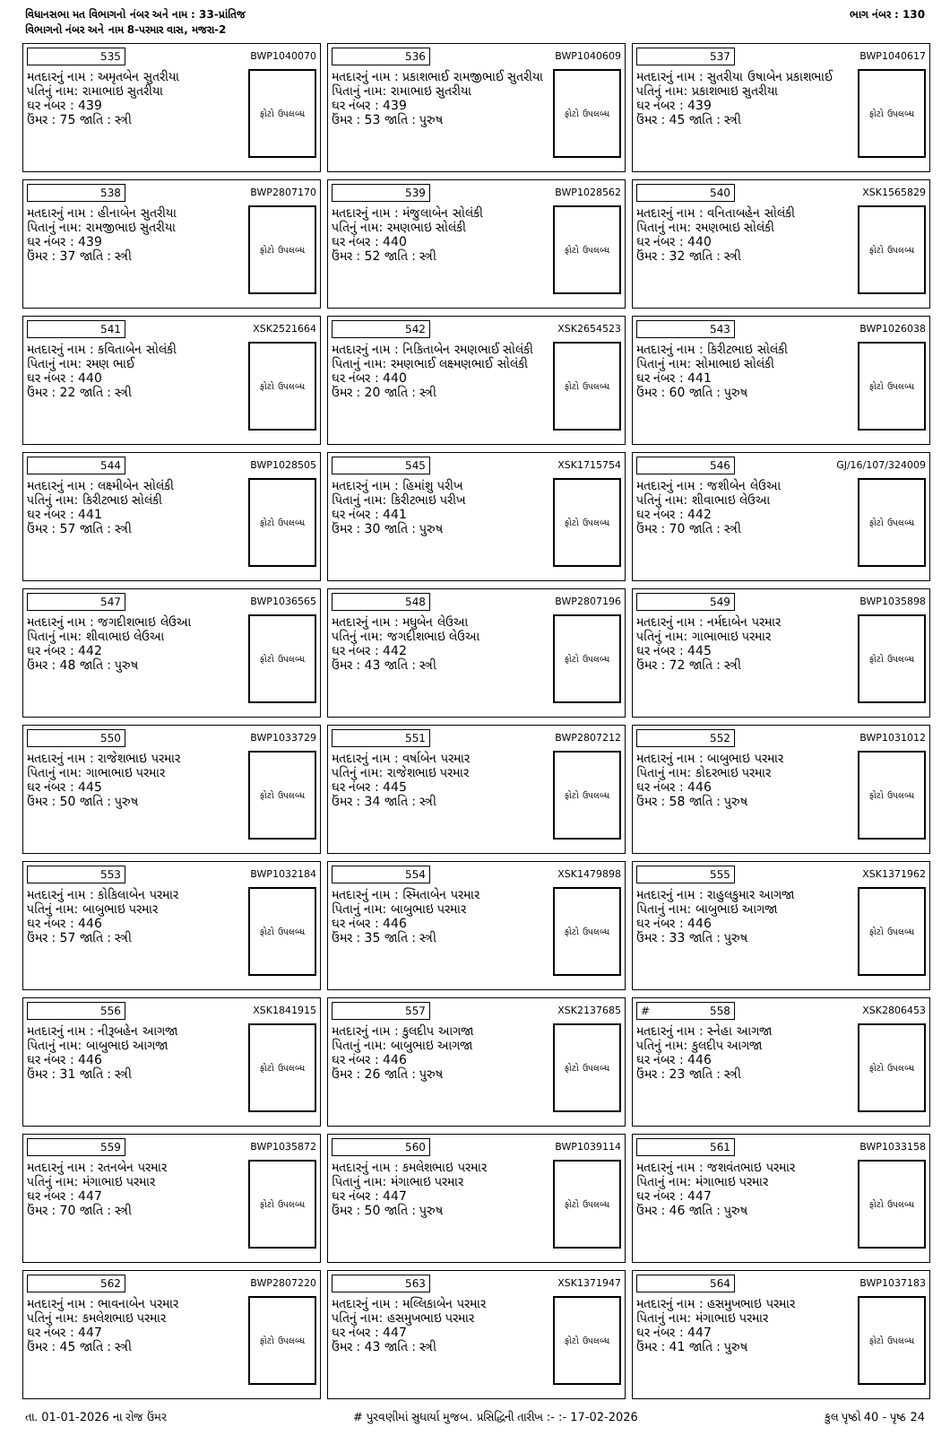વિધાનસભા મત વિભાગનો નંબર અને નામ : 33-પ્રાંતિજ
વિભાગનો નંબર અને નામ 8-પરમાર વાસ, મજરા-2
ભાગ નંબર : 130
535 BWP1040070
મતદારનું નામ : અમૃતબેન સુતરીયા
પતિનું નામ: રામાભાઇ સુતરીયા
ઘર નંબર : 439
ઉંમર : 75 જાતિ : સ્ત્રી
ફોટો ઉપલબ્ધ
536 BWP1040609
મતદારનું નામ : પ્રકાશભાઈ રામજીભાઈ સુતરીયા
પિતાનું નામ: રામાભાઇ સુતરીયા
ઘર નંબર : 439
ઉંમર : 53 જાતિ : પુરુષ
ફોટો ઉપલબ્ધ
537 BWP1040617
મતદારનું નામ : સુતરીયા ઉષાબેન પ્રકાશભાઈ
પતિનું નામ: પ્રકાશભાઇ સુતરીયા
ઘર નંબર : 439
ઉંમર : 45 જાતિ : સ્ત્રી
ફોટો ઉપલબ્ધ
538 BWP2807170
મતદારનું નામ : હીનાબેન સુતરીયા
પિતાનું નામ: રામજીભાઇ સુતરીયા
ઘર નંબર : 439
ઉંમર : 37 જાતિ : સ્ત્રી
ફોટો ઉપલબ્ધ
539 BWP1028562
મતદારનું નામ : મંજુલાબેન સોલંકી
પતિનું નામ: રમણભાઇ સોલંકી
ઘર નંબર : 440
ઉંમર : 52 જાતિ : સ્ત્રી
ફોટો ઉપલબ્ધ
540 XSK1565829
મતદારનું નામ : વનિતાબહેન સોલંકી
પિતાનું નામ: રમણભાઇ સોલંકી
ઘર નંબર : 440
ઉંમર : 32 જાતિ : સ્ત્રી
ફોટો ઉપલબ્ધ
541 XSK2521664
મતદારનું નામ : કવિતાબેન સોલંકી
પિતાનું નામ: રમણ ભાઈ
ઘર નંબર : 440
ઉંમર : 22 જાતિ : સ્ત્રી
ફોટો ઉપલબ્ધ
542 XSK2654523
મતદારનું નામ : નિકિતાબેન રમણભાઈ સોલંકી
પિતાનું નામ: રમણભાઈ લક્ષ્મણભાઈ સોલંકી
ઘર નંબર : 440
ઉંમર : 20 જાતિ : સ્ત્રી
ફોટો ઉપલબ્ધ
543 BWP1026038
મતદારનું નામ : કિરીટભાઇ સોલંકી
પિતાનું નામ: સોમાભાઇ સોલંકી
ઘર નંબર : 441
ઉંમર : 60 જાતિ : પુરુષ
ફોટો ઉપલબ્ધ
544 BWP1028505
મતદારનું નામ : લક્ષ્મીબેન સોલંકી
પતિનું નામ: કિરીટભાઇ સોલંકી
ઘર નંબર : 441
ઉંમર : 57 જાતિ : સ્ત્રી
ફોટો ઉપલબ્ધ
545 XSK1715754
મતદારનું નામ : હિમાંશુ પરીખ
પિતાનું નામ: કિરીટભાઇ પરીખ
ઘર નંબર : 441
ઉંમર : 30 જાતિ : પુરુષ
ફોટો ઉપલબ્ધ
546 GJ/16/107/324009
મતદારનું નામ : જશીબેન લેઉઆ
પતિનું નામ: શીવાભાઇ લેઉઆ
ઘર નંબર : 442
ઉંમર : 70 જાતિ : સ્ત્રી
ફોટો ઉપલબ્ધ
547 BWP1036565
મતદારનું નામ : જગદીશભાઇ લેઉઆ
પિતાનું નામ: શીવાભાઇ લેઉઆ
ઘર નંબર : 442
ઉંમર : 48 જાતિ : પુરુષ
ફોટો ઉપલબ્ધ
548 BWP2807196
મતદારનું નામ : મધુબેન લેઉઆ
પતિનું નામ: જગદીશભાઇ લેઉઆ
ઘર નંબર : 442
ઉંમર : 43 જાતિ : સ્ત્રી
ફોટો ઉપલબ્ધ
549 BWP1035898
મતદારનું નામ : નર્મદાબેન પરમાર
પતિનું નામ: ગાભાભાઇ પરમાર
ઘર નંબર : 445
ઉંમર : 72 જાતિ : સ્ત્રી
ફોટો ઉપલબ્ધ
550 BWP1033729
મતદારનું નામ : રાજેશભાઇ પરમાર
પિતાનું નામ: ગાભાભાઇ પરમાર
ઘર નંબર : 445
ઉંમર : 50 જાતિ : પુરુષ
ફોટો ઉપલબ્ધ
551 BWP2807212
મતદારનું નામ : વર્ષાબેન પરમાર
પતિનું નામ: રાજેશભાઇ પરમાર
ઘર નંબર : 445
ઉંમર : 34 જાતિ : સ્ત્રી
ફોટો ઉપલબ્ધ
552 BWP1031012
મતદારનું નામ : બાબુભાઇ પરમાર
પિતાનું નામ: કોદરભાઇ પરમાર
ઘર નંબર : 446
ઉંમર : 58 જાતિ : પુરુષ
ફોટો ઉપલબ્ધ
553 BWP1032184
મતદારનું નામ : કોકિલાબેન પરમાર
પતિનું નામ: બાબુભાઇ પરમાર
ઘર નંબર : 446
ઉંમર : 57 જાતિ : સ્ત્રી
ફોટો ઉપલબ્ધ
554 XSK1479898
મતદારનું નામ : સ્મિતાબેન પરમાર
પિતાનું નામ: બાબુભાઇ પરમાર
ઘર નંબર : 446
ઉંમર : 35 જાતિ : સ્ત્રી
ફોટો ઉપલબ્ધ
555 XSK1371962
મતદારનું નામ : રાહુલકુમાર આગજા
પિતાનું નામ: બાબુભાઇ આગજા
ઘર નંબર : 446
ઉંમર : 33 જાતિ : પુરુષ
ફોટો ઉપલબ્ધ
556 XSK1841915
મતદારનું નામ : નીરૂબહેન આગજા
પિતાનું નામ: બાબુભાઇ આગજા
ઘર નંબર : 446
ઉંમર : 31 જાતિ : સ્ત્રી
ફોટો ઉપલબ્ધ
557 XSK2137685
મતદારનું નામ : કુલદીપ આગજા
પિતાનું નામ: બાબુભાઇ આગજા
ઘર નંબર : 446
ઉંમર : 26 જાતિ : પુરુષ
ફોટો ઉપલબ્ધ
# 558 XSK2806453
મતદારનું નામ : સ્નેહા આગજા
પતિનું નામ: કુલદીપ આગજા
ઘર નંબર : 446
ઉંમર : 23 જાતિ : સ્ત્રી
ફોટો ઉપલબ્ધ
559 BWP1035872
મતદારનું નામ : રતનબેન પરમાર
પતિનું નામ: મંગાભાઇ પરમાર
ઘર નંબર : 447
ઉંમર : 70 જાતિ : સ્ત્રી
ફોટો ઉપલબ્ધ
560 BWP1039114
મતદારનું નામ : કમલેશભાઇ પરમાર
પિતાનું નામ: મંગાભાઇ પરમાર
ઘર નંબર : 447
ઉંમર : 50 જાતિ : પુરુષ
ફોટો ઉપલબ્ધ
561 BWP1033158
મતદારનું નામ : જશવંતભાઇ પરમાર
પિતાનું નામ: મંગાભાઇ પરમાર
ઘર નંબર : 447
ઉંમર : 46 જાતિ : પુરુષ
ફોટો ઉપલબ્ધ
562 BWP2807220
મતદારનું નામ : ભાવનાબેન પરમાર
પતિનું નામ: કમલેશભાઇ પરમાર
ઘર નંબર : 447
ઉંમર : 45 જાતિ : સ્ત્રી
ફોટો ઉપલબ્ધ
563 XSK1371947
મતદારનું નામ : મલ્લિકાબેન પરમાર
પતિનું નામ: હસમુખભાઇ પરમાર
ઘર નંબર : 447
ઉંમર : 43 જાતિ : સ્ત્રી
ફોટો ઉપલબ્ધ
564 BWP1037183
મતદારનું નામ : હસમુખભાઇ પરમાર
પિતાનું નામ: મંગાભાઇ પરમાર
ઘર નંબર : 447
ઉંમર : 41 જાતિ : પુરુષ
ફોટો ઉપલબ્ધ
તા. 01-01-2026 ના રોજ ઉંમર # પુરવણીમાં સુધાર્યા મુજબ. પ્રસિદ્ધિની તારીખ :- :- 17-02-2026 કુલ પૃષ્ઠો 40 - પૃષ્ઠ 24